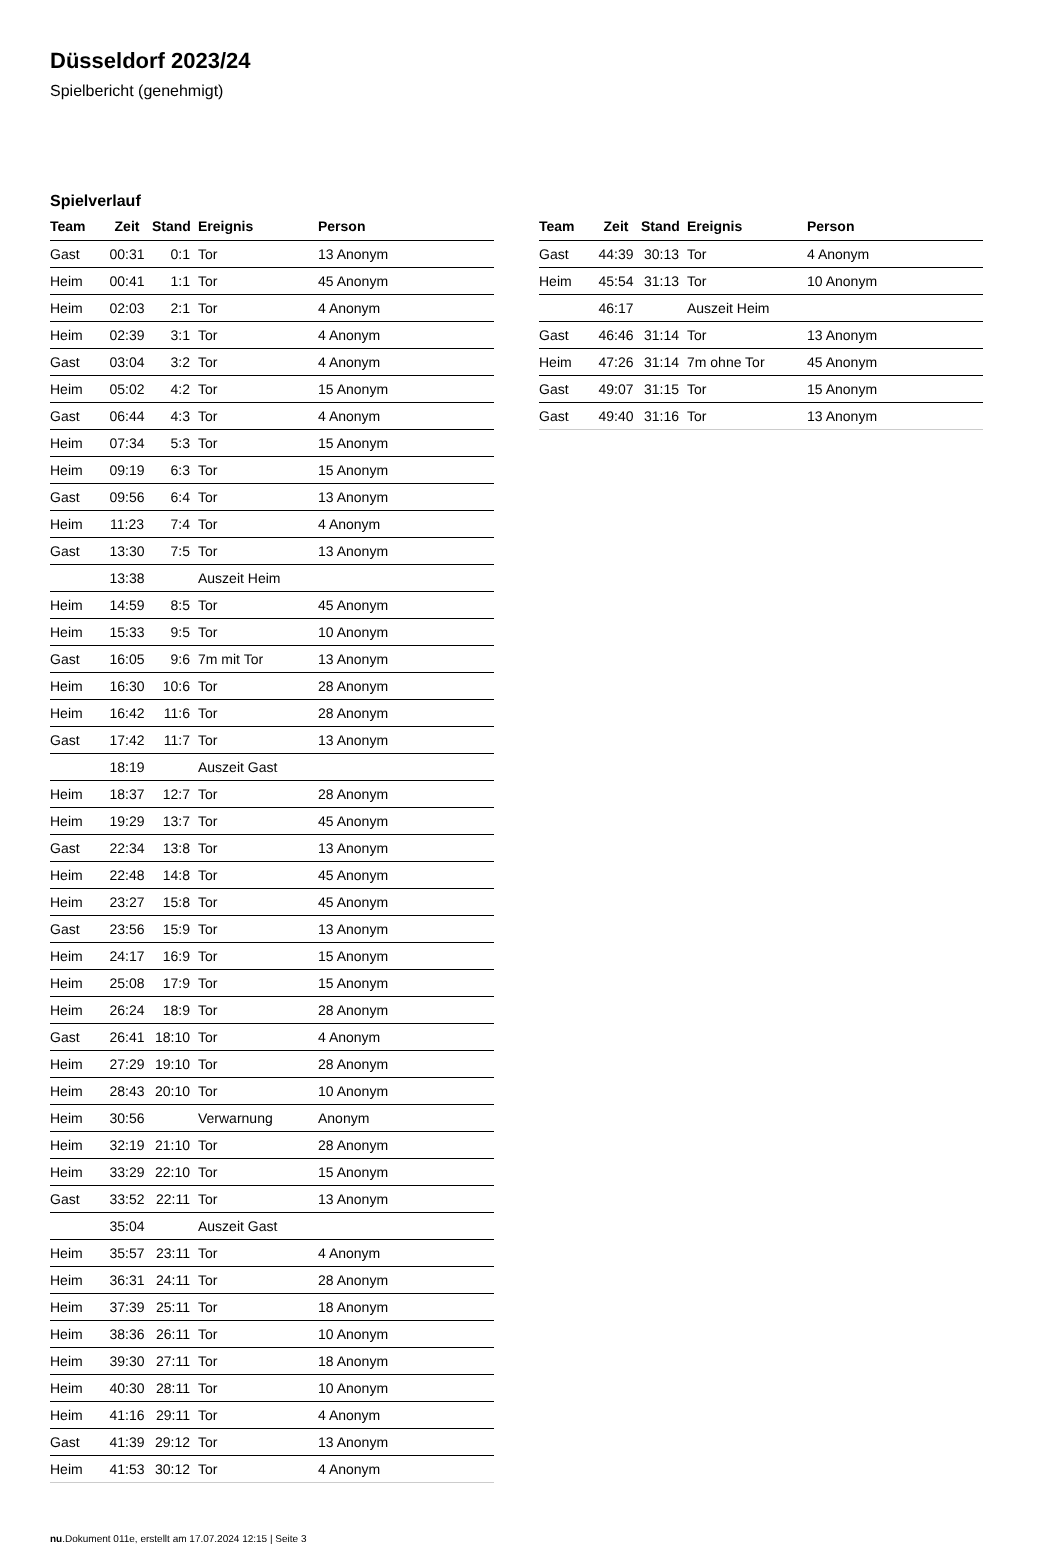Düsseldorf 2023/24
Spielbericht (genehmigt)
Spielverlauf
| Team | Zeit | Stand | Ereignis | Person |
| --- | --- | --- | --- | --- |
| Gast | 00:31 | 0:1 | Tor | 13 Anonym |
| Heim | 00:41 | 1:1 | Tor | 45 Anonym |
| Heim | 02:03 | 2:1 | Tor | 4 Anonym |
| Heim | 02:39 | 3:1 | Tor | 4 Anonym |
| Gast | 03:04 | 3:2 | Tor | 4 Anonym |
| Heim | 05:02 | 4:2 | Tor | 15 Anonym |
| Gast | 06:44 | 4:3 | Tor | 4 Anonym |
| Heim | 07:34 | 5:3 | Tor | 15 Anonym |
| Heim | 09:19 | 6:3 | Tor | 15 Anonym |
| Gast | 09:56 | 6:4 | Tor | 13 Anonym |
| Heim | 11:23 | 7:4 | Tor | 4 Anonym |
| Gast | 13:30 | 7:5 | Tor | 13 Anonym |
| | 13:38 | | Auszeit Heim | |
| Heim | 14:59 | 8:5 | Tor | 45 Anonym |
| Heim | 15:33 | 9:5 | Tor | 10 Anonym |
| Gast | 16:05 | 9:6 | 7m mit Tor | 13 Anonym |
| Heim | 16:30 | 10:6 | Tor | 28 Anonym |
| Heim | 16:42 | 11:6 | Tor | 28 Anonym |
| Gast | 17:42 | 11:7 | Tor | 13 Anonym |
| | 18:19 | | Auszeit Gast | |
| Heim | 18:37 | 12:7 | Tor | 28 Anonym |
| Heim | 19:29 | 13:7 | Tor | 45 Anonym |
| Gast | 22:34 | 13:8 | Tor | 13 Anonym |
| Heim | 22:48 | 14:8 | Tor | 45 Anonym |
| Heim | 23:27 | 15:8 | Tor | 45 Anonym |
| Gast | 23:56 | 15:9 | Tor | 13 Anonym |
| Heim | 24:17 | 16:9 | Tor | 15 Anonym |
| Heim | 25:08 | 17:9 | Tor | 15 Anonym |
| Heim | 26:24 | 18:9 | Tor | 28 Anonym |
| Gast | 26:41 | 18:10 | Tor | 4 Anonym |
| Heim | 27:29 | 19:10 | Tor | 28 Anonym |
| Heim | 28:43 | 20:10 | Tor | 10 Anonym |
| Heim | 30:56 | | Verwarnung | Anonym |
| Heim | 32:19 | 21:10 | Tor | 28 Anonym |
| Heim | 33:29 | 22:10 | Tor | 15 Anonym |
| Gast | 33:52 | 22:11 | Tor | 13 Anonym |
| | 35:04 | | Auszeit Gast | |
| Heim | 35:57 | 23:11 | Tor | 4 Anonym |
| Heim | 36:31 | 24:11 | Tor | 28 Anonym |
| Heim | 37:39 | 25:11 | Tor | 18 Anonym |
| Heim | 38:36 | 26:11 | Tor | 10 Anonym |
| Heim | 39:30 | 27:11 | Tor | 18 Anonym |
| Heim | 40:30 | 28:11 | Tor | 10 Anonym |
| Heim | 41:16 | 29:11 | Tor | 4 Anonym |
| Gast | 41:39 | 29:12 | Tor | 13 Anonym |
| Heim | 41:53 | 30:12 | Tor | 4 Anonym |
| Team | Zeit | Stand | Ereignis | Person |
| --- | --- | --- | --- | --- |
| Gast | 44:39 | 30:13 | Tor | 4 Anonym |
| Heim | 45:54 | 31:13 | Tor | 10 Anonym |
| | 46:17 | | Auszeit Heim | |
| Gast | 46:46 | 31:14 | Tor | 13 Anonym |
| Heim | 47:26 | 31:14 | 7m ohne Tor | 45 Anonym |
| Gast | 49:07 | 31:15 | Tor | 15 Anonym |
| Gast | 49:40 | 31:16 | Tor | 13 Anonym |
nu.Dokument 011e, erstellt am 17.07.2024 12:15 | Seite 3